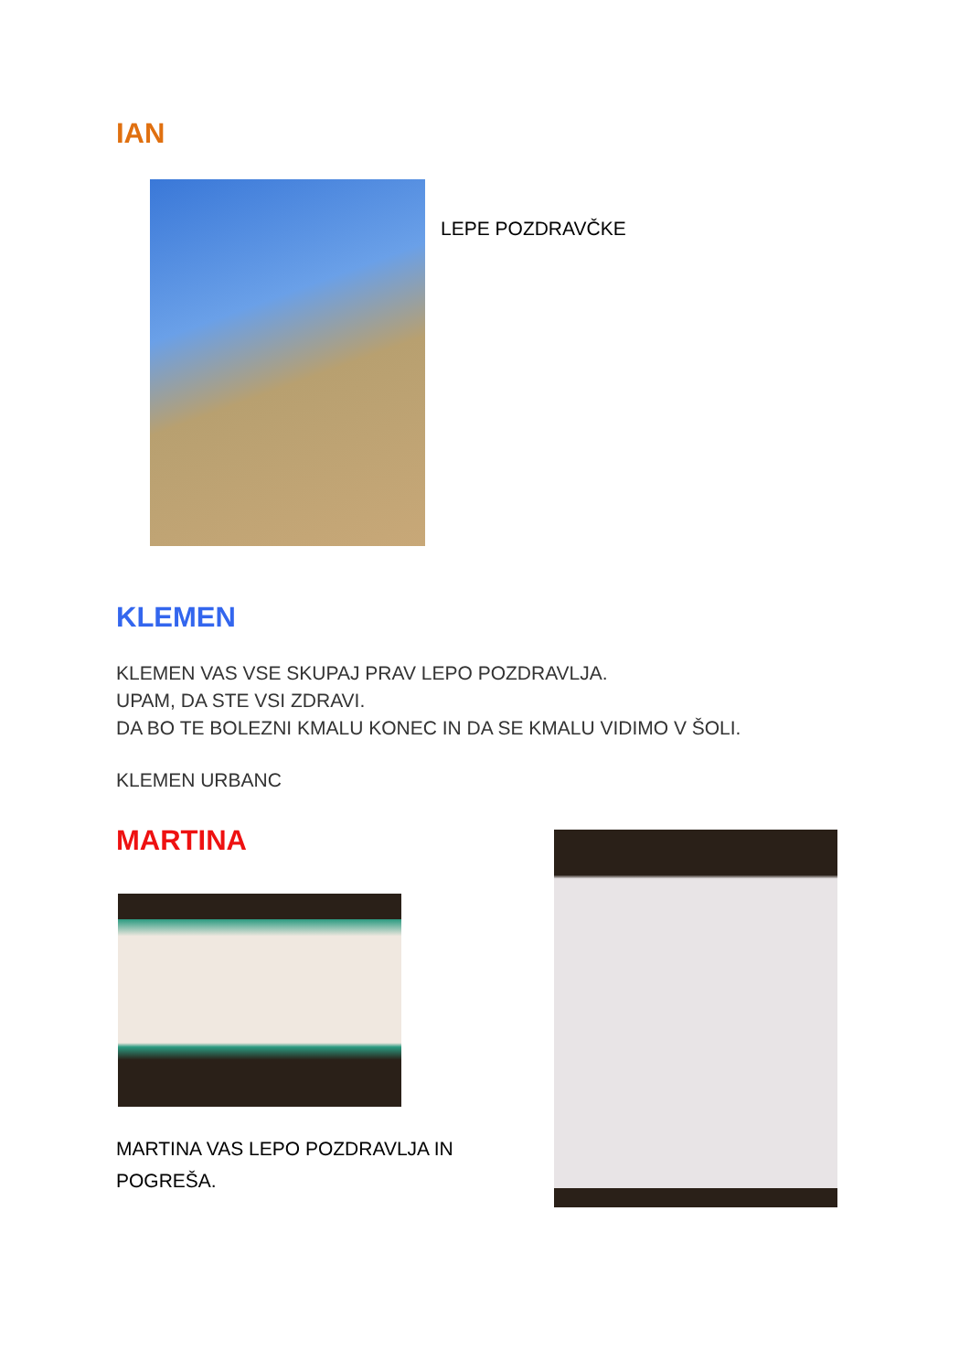IAN
LEPE POZDRAVČKE
KLEMEN
KLEMEN VAS VSE SKUPAJ PRAV LEPO POZDRAVLJA.
UPAM, DA STE VSI ZDRAVI.
DA BO TE BOLEZNI KMALU KONEC IN DA SE KMALU VIDIMO V ŠOLI.
KLEMEN URBANC
MARTINA
MARTINA VAS LEPO POZDRAVLJA IN
POGREŠA.